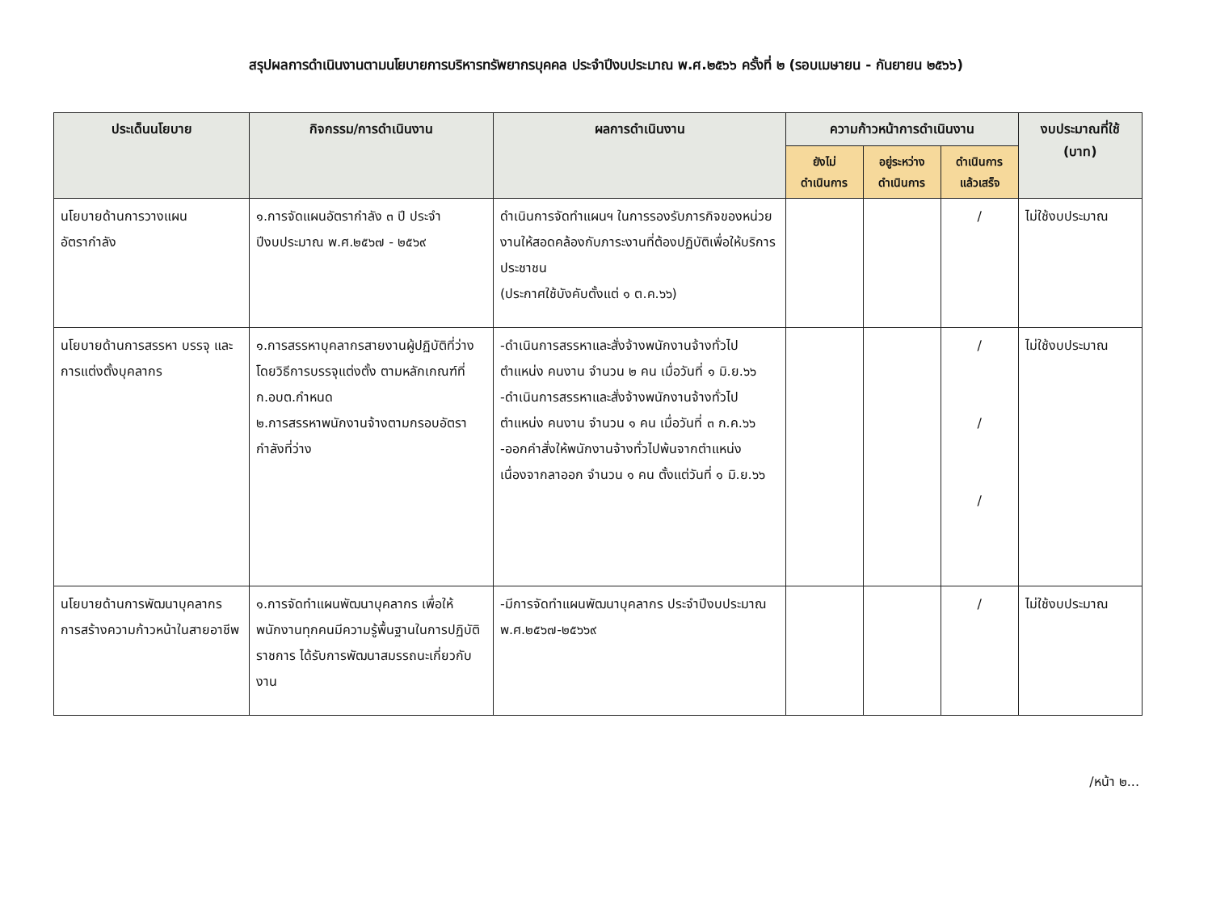สรุปผลการดำเนินงานตามนโยบายการบริหารทรัพยากรบุคคล ประจำปีงบประมาณ พ.ศ.๒๕๖๖ ครั้งที่ ๒ (รอบเมษายน - กันยายน ๒๕๖๖)
| ประเด็นนโยบาย | กิจกรรม/การดำเนินงาน | ผลการดำเนินงาน | ความก้าวหน้าการดำเนินงาน | | | งบประมาณที่ใช้ (บาท) |
| --- | --- | --- | --- | --- | --- | --- |
| | | | ยังไม่ ดำเนินการ | อยู่ระหว่าง ดำเนินการ | ดำเนินการ แล้วเสร็จ | |
| นโยบายด้านการวางแผน อัตรากำลัง | ๑.การจัดแผนอัตรากำลัง ๓ ปี ประจำปีงบประมาณ พ.ศ.๒๕๖๗ - ๒๕๖๙ | ดำเนินการจัดทำแผนฯ ในการรองรับภารกิจของหน่วยงานให้สอดคล้องกับภาระงานที่ต้องปฏิบัติเพื่อให้บริการประชาชน (ประกาศใช้บังคับตั้งแต่ ๑ ต.ค.๖๖) | | | / | ไม่ใช้งบประมาณ |
| นโยบายด้านการสรรหา บรรจุ และการแต่งตั้งบุคลากร | ๑.การสรรหาบุคลากรสายงานผู้ปฏิบัติที่ว่าง โดยวิธีการบรรจุแต่งตั้ง ตามหลักเกณฑ์ที่ ก.อบต.กำหนด ๒.การสรรหาพนักงานจ้างตามกรอบอัตรากำลังที่ว่าง | -ดำเนินการสรรหาและสั่งจ้างพนักงานจ้างทั่วไป ตำแหน่ง คนงาน จำนวน ๒ คน เมื่อวันที่ ๑ มิ.ย.๖๖ -ดำเนินการสรรหาและสั่งจ้างพนักงานจ้างทั่วไป ตำแหน่ง คนงาน จำนวน ๑ คน เมื่อวันที่ ๓ ก.ค.๖๖ -ออกคำสั่งให้พนักงานจ้างทั่วไปพ้นจากตำแหน่ง เนื่องจากลาออก จำนวน ๑ คน ตั้งแต่วันที่ ๑ มิ.ย.๖๖ | | | / / / | ไม่ใช้งบประมาณ |
| นโยบายด้านการพัฒนาบุคลากร การสร้างความก้าวหน้าในสายอาชีพ | ๑.การจัดทำแผนพัฒนาบุคลากร เพื่อให้พนักงานทุกคนมีความรู้พื้นฐานในการปฏิบัติราชการ ได้รับการพัฒนาสมรรถนะเกี่ยวกับงาน | -มีการจัดทำแผนพัฒนาบุคลากร ประจำปีงบประมาณ พ.ศ.๒๕๖๗-๒๕๖๖๙ | | | / | ไม่ใช้งบประมาณ |
/หน้า ๒...